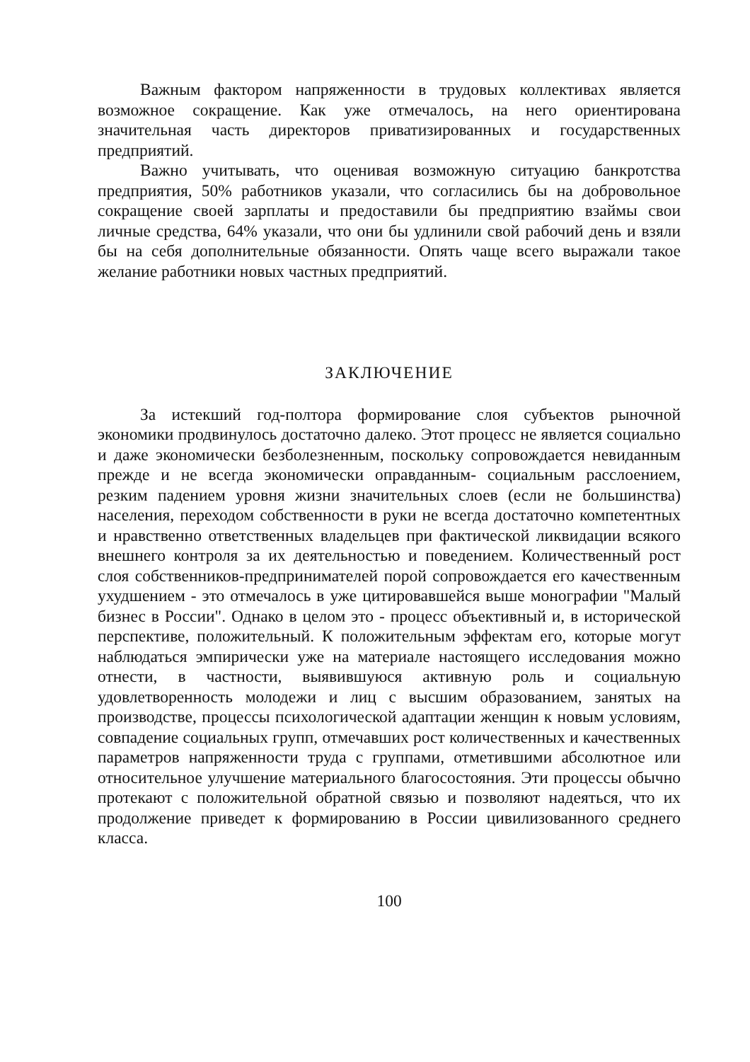Важным фактором напряженности в трудовых коллективах является возможное сокращение. Как уже отмечалось, на него ориентирована значительная часть директоров приватизированных и государственных предприятий.
Важно учитывать, что оценивая возможную ситуацию банкротства предприятия, 50% работников указали, что согласились бы на добровольное сокращение своей зарплаты и предоставили бы предприятию взаймы свои личные средства, 64% указали, что они бы удлинили свой рабочий день и взяли бы на себя дополнительные обязанности. Опять чаще всего выражали такое желание работники новых частных предприятий.
ЗАКЛЮЧЕНИЕ
За истекший год-полтора формирование слоя субъектов рыночной экономики продвинулось достаточно далеко. Этот процесс не является социально и даже экономически безболезненным, поскольку сопровождается невиданным прежде и не всегда экономически оправданным- социальным расслоением, резким падением уровня жизни значительных слоев (если не большинства) населения, переходом собственности в руки не всегда достаточно компетентных и нравственно ответственных владельцев при фактической ликвидации всякого внешнего контроля за их деятельностью и поведением. Количественный рост слоя собственников-предпринимателей порой сопровождается его качественным ухудшением - это отмечалось в уже цитировавшейся выше монографии "Малый бизнес в России". Однако в целом это - процесс объективный и, в исторической перспективе, положительный. К положительным эффектам его, которые могут наблюдаться эмпирически уже на материале настоящего исследования можно отнести, в частности, выявившуюся активную роль и социальную удовлетворенность молодежи и лиц с высшим образованием, занятых на производстве, процессы психологической адаптации женщин к новым условиям, совпадение социальных групп, отмечавших рост количественных и качественных параметров напряженности труда с группами, отметившими абсолютное или относительное улучшение материального благосостояния. Эти процессы обычно протекают с положительной обратной связью и позволяют надеяться, что их продолжение приведет к формированию в России цивилизованного среднего класса.
100